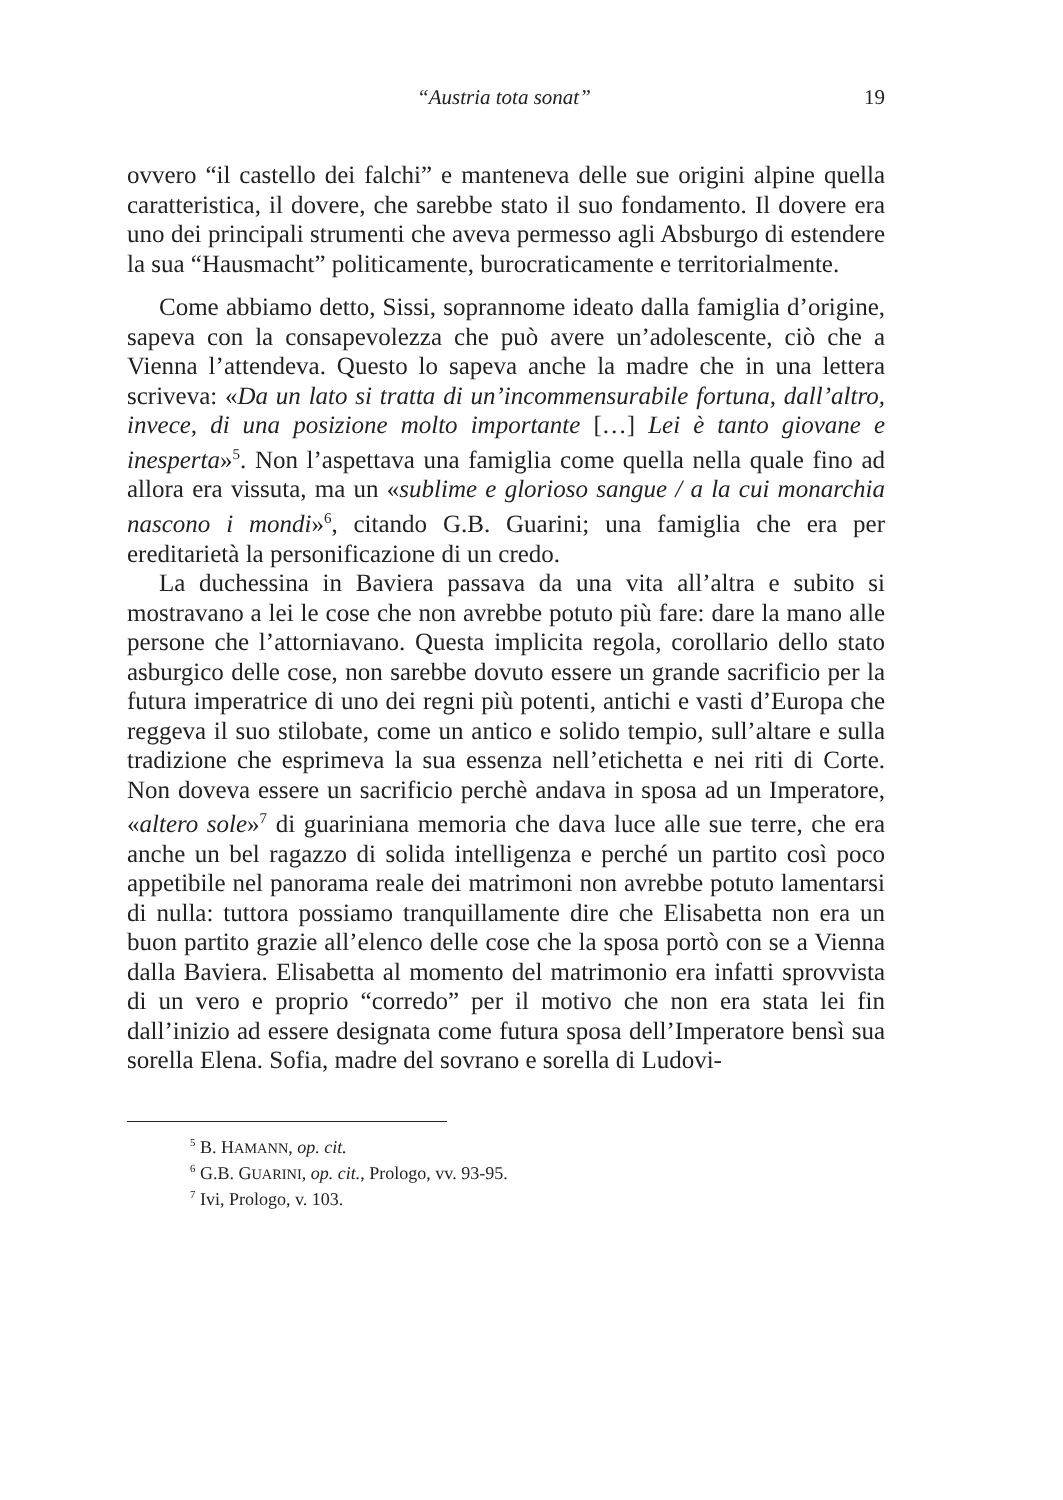“Austria tota sonat” 19
ovvero “il castello dei falchi” e manteneva delle sue origini alpine quella caratteristica, il dovere, che sarebbe stato il suo fondamento. Il dovere era uno dei principali strumenti che aveva permesso agli Absburgo di estendere la sua “Hausmacht” politicamente, burocraticamente e territorialmente.
Come abbiamo detto, Sissi, soprannome ideato dalla famiglia d’origine, sapeva con la consapevolezza che può avere un’adolescente, ciò che a Vienna l’attendeva. Questo lo sapeva anche la madre che in una lettera scriveva: «Da un lato si tratta di un’incommensurabile fortuna, dall’altro, invece, di una posizione molto importante […] Lei è tanto giovane e inesperta»<sup>5</sup>. Non l’aspettava una famiglia come quella nella quale fino ad allora era vissuta, ma un «sublime e glorioso sangue / a la cui monarchia nascono i mondi»<sup>6</sup>, citando G.B. Guarini; una famiglia che era per ereditarietà la personificazione di un credo.
La duchessina in Baviera passava da una vita all’altra e subito si mostravano a lei le cose che non avrebbe potuto più fare: dare la mano alle persone che l’attorniavano. Questa implicita regola, corollario dello stato asburgico delle cose, non sarebbe dovuto essere un grande sacrificio per la futura imperatrice di uno dei regni più potenti, antichi e vasti d’Europa che reggeva il suo stilobate, come un antico e solido tempio, sull’altare e sulla tradizione che esprimeva la sua essenza nell’etichetta e nei riti di Corte. Non doveva essere un sacrificio perchè andava in sposa ad un Imperatore, «altero sole»<sup>7</sup> di guariniana memoria che dava luce alle sue terre, che era anche un bel ragazzo di solida intelligenza e perché un partito così poco appetibile nel panorama reale dei matrimoni non avrebbe potuto lamentarsi di nulla: tuttora possiamo tranquillamente dire che Elisabetta non era un buon partito grazie all’elenco delle cose che la sposa portò con se a Vienna dalla Baviera. Elisabetta al momento del matrimonio era infatti sprovvista di un vero e proprio “corredo” per il motivo che non era stata lei fin dall’inizio ad essere designata come futura sposa dell’Imperatore bensì sua sorella Elena. Sofia, madre del sovrano e sorella di Ludovi-
<sup>5</sup> B. HAMANN, op. cit.
<sup>6</sup> G.B. GUARINI, op. cit., Prologo, vv. 93-95.
<sup>7</sup> Ivi, Prologo, v. 103.